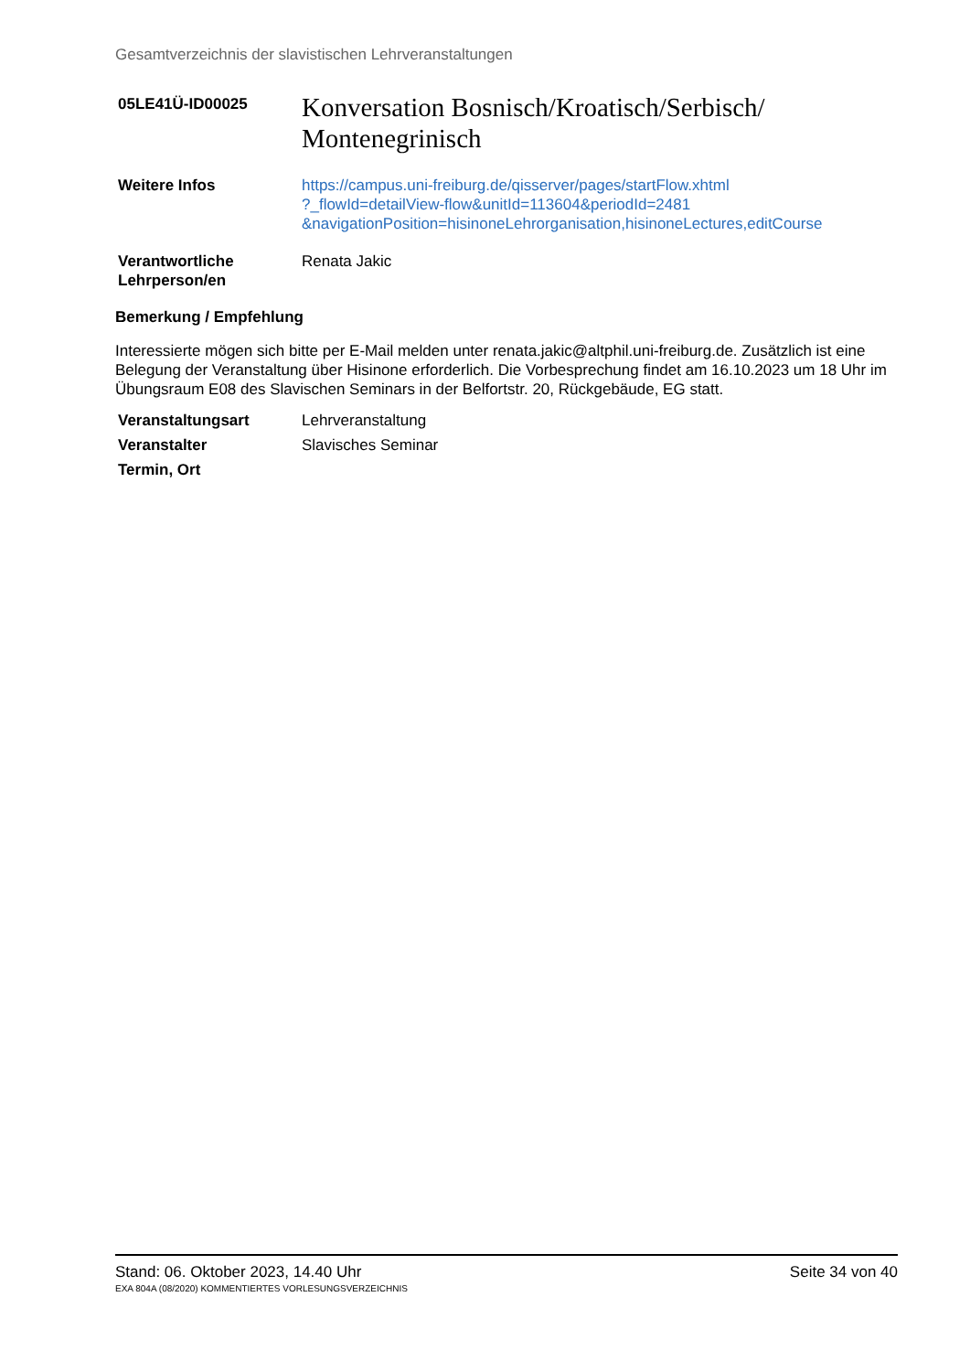Gesamtverzeichnis der slavistischen Lehrveranstaltungen
05LE41Ü-ID00025
Konversation Bosnisch/Kroatisch/Serbisch/
Montenegrinisch
Weitere Infos https://campus.uni-freiburg.de/qisserver/pages/startFlow.xhtml
?_flowId=detailView-flow&unitId=113604&periodId=2481
&navigationPosition=hisinoneLehrorganisation,hisinoneLectures,editCourse
Verantwortliche
Lehrperson/en
Renata Jakic
Bemerkung / Empfehlung
Interessierte mögen sich bitte per E-Mail melden unter renata.jakic@altphil.uni-freiburg.de. Zusätzlich ist eine Belegung der Veranstaltung über Hisinone erforderlich. Die Vorbesprechung findet am 16.10.2023 um 18 Uhr im Übungsraum E08 des Slavischen Seminars in der Belfortstr. 20, Rückgebäude, EG statt.
Veranstaltungsart Lehrveranstaltung
Veranstalter Slavisches Seminar
Termin, Ort
Stand: 06. Oktober 2023, 14.40 Uhr Seite 34 von 40
EXA 804A (08/2020) KOMMENTIERTES VORLESUNGSVERZEICHNIS